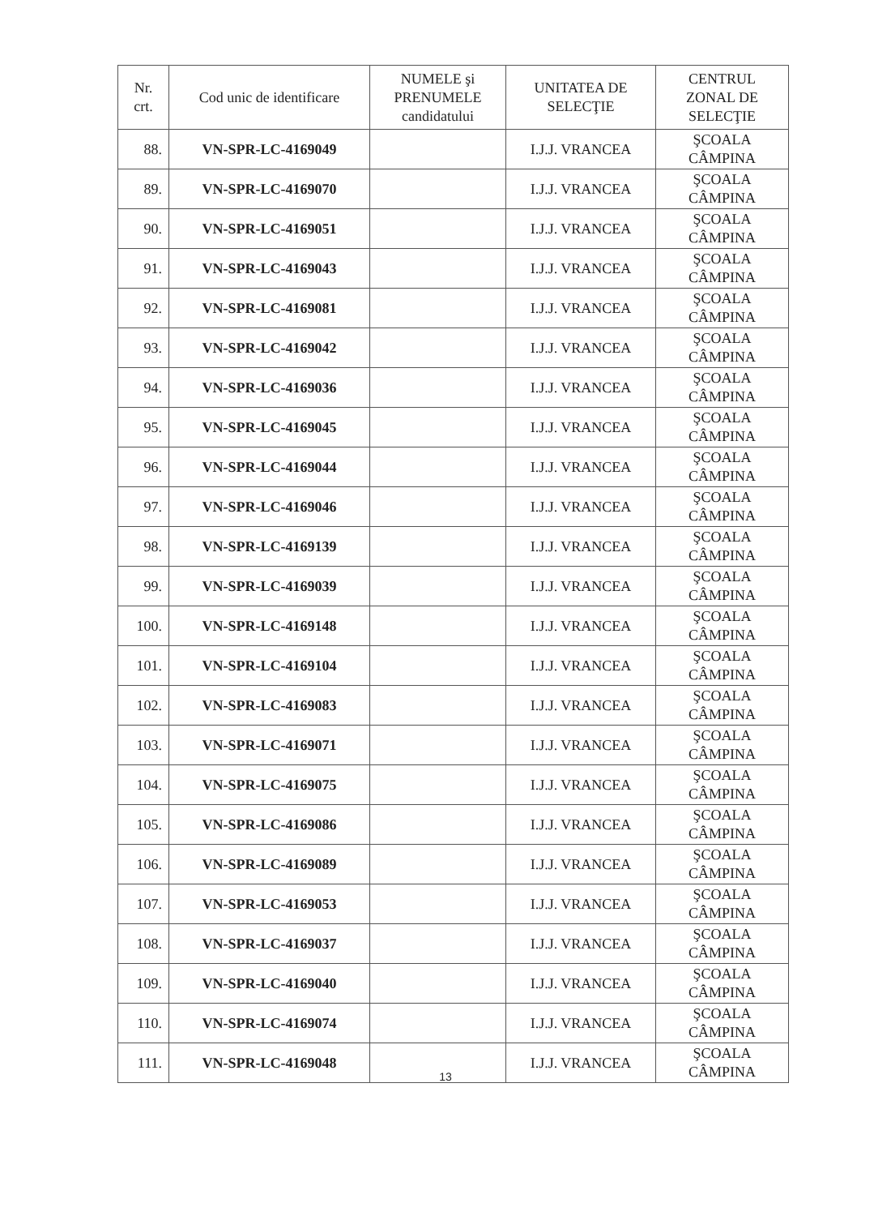| Nr. crt. | Cod unic de identificare | NUMELE şi PRENUMELE candidatului | UNITATEA DE SELECŢIE | CENTRUL ZONAL DE SELECŢIE |
| --- | --- | --- | --- | --- |
| 88. | VN-SPR-LC-4169049 | | I.J.J. VRANCEA | ŞCOALA CÂMPINA |
| 89. | VN-SPR-LC-4169070 | | I.J.J. VRANCEA | ŞCOALA CÂMPINA |
| 90. | VN-SPR-LC-4169051 | | I.J.J. VRANCEA | ŞCOALA CÂMPINA |
| 91. | VN-SPR-LC-4169043 | | I.J.J. VRANCEA | ŞCOALA CÂMPINA |
| 92. | VN-SPR-LC-4169081 | | I.J.J. VRANCEA | ŞCOALA CÂMPINA |
| 93. | VN-SPR-LC-4169042 | | I.J.J. VRANCEA | ŞCOALA CÂMPINA |
| 94. | VN-SPR-LC-4169036 | | I.J.J. VRANCEA | ŞCOALA CÂMPINA |
| 95. | VN-SPR-LC-4169045 | | I.J.J. VRANCEA | ŞCOALA CÂMPINA |
| 96. | VN-SPR-LC-4169044 | | I.J.J. VRANCEA | ŞCOALA CÂMPINA |
| 97. | VN-SPR-LC-4169046 | | I.J.J. VRANCEA | ŞCOALA CÂMPINA |
| 98. | VN-SPR-LC-4169139 | | I.J.J. VRANCEA | ŞCOALA CÂMPINA |
| 99. | VN-SPR-LC-4169039 | | I.J.J. VRANCEA | ŞCOALA CÂMPINA |
| 100. | VN-SPR-LC-4169148 | | I.J.J. VRANCEA | ŞCOALA CÂMPINA |
| 101. | VN-SPR-LC-4169104 | | I.J.J. VRANCEA | ŞCOALA CÂMPINA |
| 102. | VN-SPR-LC-4169083 | | I.J.J. VRANCEA | ŞCOALA CÂMPINA |
| 103. | VN-SPR-LC-4169071 | | I.J.J. VRANCEA | ŞCOALA CÂMPINA |
| 104. | VN-SPR-LC-4169075 | | I.J.J. VRANCEA | ŞCOALA CÂMPINA |
| 105. | VN-SPR-LC-4169086 | | I.J.J. VRANCEA | ŞCOALA CÂMPINA |
| 106. | VN-SPR-LC-4169089 | | I.J.J. VRANCEA | ŞCOALA CÂMPINA |
| 107. | VN-SPR-LC-4169053 | | I.J.J. VRANCEA | ŞCOALA CÂMPINA |
| 108. | VN-SPR-LC-4169037 | | I.J.J. VRANCEA | ŞCOALA CÂMPINA |
| 109. | VN-SPR-LC-4169040 | | I.J.J. VRANCEA | ŞCOALA CÂMPINA |
| 110. | VN-SPR-LC-4169074 | | I.J.J. VRANCEA | ŞCOALA CÂMPINA |
| 111. | VN-SPR-LC-4169048 | | I.J.J. VRANCEA | ŞCOALA CÂMPINA |
13